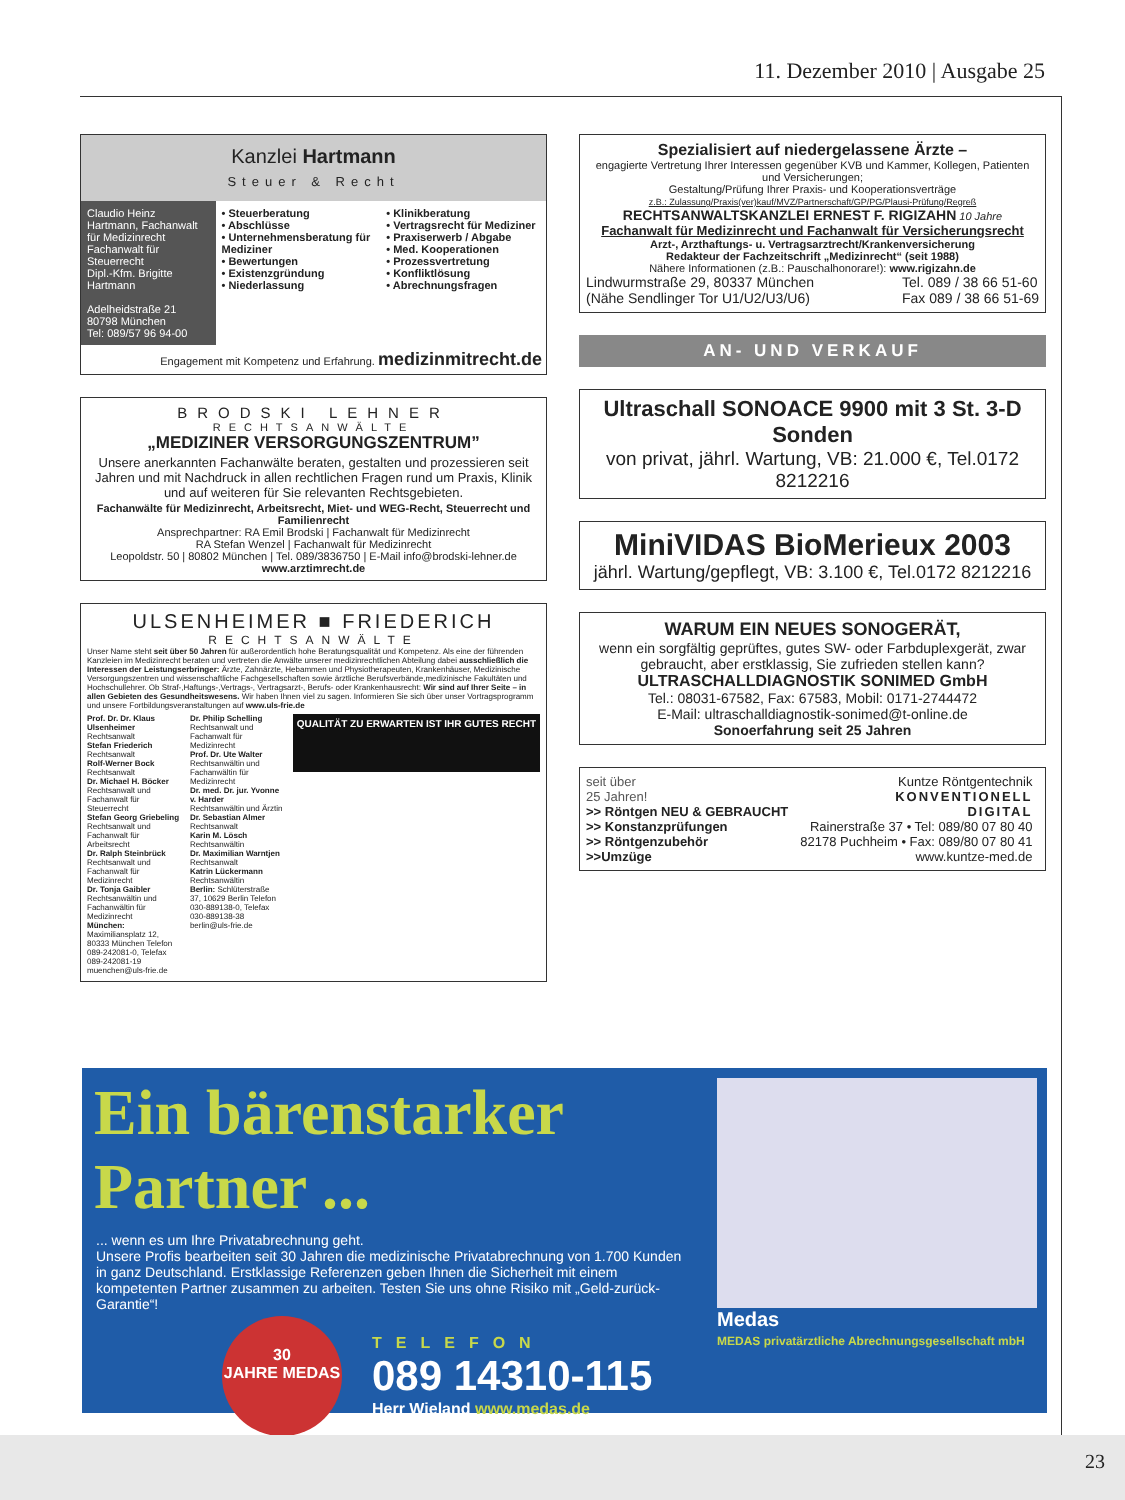11. Dezember 2010 | Ausgabe 25
Kanzlei Hartmann
Steuer & Recht
Claudio Heinz Hartmann, Fachanwalt für Medizinrecht Fachanwalt für Steuerrecht
Dipl.-Kfm. Brigitte Hartmann
Adelheidstraße 21
80798 München
Tel: 089/57 96 94-00
• Steuerberatung
• Abschlüsse
• Unternehmensberatung für Mediziner
• Bewertungen
• Existenzgründung
• Niederlassung
• Klinikberatung
• Vertragsrecht für Mediziner
• Praxiserwerb / Abgabe
• Med. Kooperationen
• Prozessvertretung
• Konfliktlösung
• Abrechnungsfragen
Engagement mit Kompetenz und Erfahrung. medizinmitrecht.de
BRODSKI LEHNER
RECHTSANWÄLTE
„MEDIZINER VERSORGUNGSZENTRUM”
Unsere anerkannten Fachanwälte beraten, gestalten und prozessieren seit Jahren und mit Nachdruck in allen rechtlichen Fragen rund um Praxis, Klinik und auf weiteren für Sie relevanten Rechtsgebieten.
Fachanwälte für Medizinrecht, Arbeitsrecht, Miet- und WEG-Recht, Steuerrecht und Familienrecht
Ansprechpartner: RA Emil Brodski | Fachanwalt für Medizinrecht
RA Stefan Wenzel | Fachanwalt für Medizinrecht
Leopoldstr. 50 | 80802 München | Tel. 089/3836750 | E-Mail info@brodski-lehner.de
www.arztimrecht.de
ULSENHEIMER ■ FRIEDERICH
RECHTSANWÄLTE
Unser Name steht seit über 50 Jahren für außerordentlich hohe Beratungsqualität und Kompetenz. Als eine der führenden Kanzleien im Medizinrecht beraten und vertreten die Anwälte unserer medizinrechtlichen Abteilung dabei ausschließlich die Interessen der Leistungserbringer: Ärzte, Zahnärzte, Hebammen und Physiotherapeuten, Krankenhäuser, Medizinische Versorgungszentren und wissenschaftliche Fachgesellschaften sowie ärztliche Berufsverbände,medizinische Fakultäten und Hochschullehrer. Ob Straf-,Haftungs-,Vertrags-, Vertragsarzt-, Berufs- oder Krankenhausrecht: Wir sind auf Ihrer Seite – in allen Gebieten des Gesundheitswesens. Wir haben Ihnen viel zu sagen. Informieren Sie sich über unser Vortragsprogramm und unsere Fortbildungsveranstaltungen auf www.uls-frie.de
Prof. Dr. Dr. Klaus Ulsenheimer
Rechtsanwalt
Stefan Friederich
Rechtsanwalt
Rolf-Werner Bock
Rechtsanwalt
Dr. Michael H. Böcker
Rechtsanwalt und Fachanwalt für Steuerrecht
Stefan Georg Griebeling
Rechtsanwalt und Fachanwalt für Arbeitsrecht
Dr. Ralph Steinbrück
Rechtsanwalt und Fachanwalt für Medizinrecht
Dr. Tonja Gaibler
Rechtsanwältin und Fachanwältin für Medizinrecht
München: Maximiliansplatz 12, 80333 München Telefon 089-242081-0, Telefax 089-242081-19 muenchen@uls-frie.de
Dr. Philip Schelling
Rechtsanwalt und Fachanwalt für Medizinrecht
Prof. Dr. Ute Walter
Rechtsanwältin und Fachanwältin für Medizinrecht
Dr. med. Dr. jur. Yvonne v. Harder
Rechtsanwältin und Ärztin
Dr. Sebastian Almer
Rechtsanwalt
Karin M. Lösch
Rechtsanwältin
Dr. Maximilian Warntjen
Rechtsanwalt
Katrin Lückermann
Rechtsanwältin
Berlin: Schlüterstraße 37, 10629 Berlin Telefon 030-889138-0, Telefax 030-889138-38 berlin@uls-frie.de
QUALITÄT ZU ERWARTEN IST IHR GUTES RECHT
Spezialisiert auf niedergelassene Ärzte –
engagierte Vertretung Ihrer Interessen gegenüber KVB und Kammer, Kollegen, Patienten und Versicherungen;
Gestaltung/Prüfung Ihrer Praxis- und Kooperationsverträge
z.B.: Zulassung/Praxis(ver)kauf/MVZ/Partnerschaft/GP/PG/Plausi-Prüfung/Regreß
RECHTSANWALTSKANZLEI ERNEST F. RIGIZAHN 10 Jahre
Fachanwalt für Medizinrecht und Fachanwalt für Versicherungsrecht
Arzt-, Arzthaftungs- u. Vertragsarztrecht/Krankenversicherung
Redakteur der Fachzeitschrift „Medizinrecht“ (seit 1988)
Nähere Informationen (z.B.: Pauschalhonorare!): www.rigizahn.de
Lindwurmstraße 29, 80337 München
(Nähe Sendlinger Tor U1/U2/U3/U6) Tel. 089 / 38 66 51-60
Fax 089 / 38 66 51-69
AN- UND VERKAUF
Ultraschall SONOACE 9900 mit 3 St. 3-D Sonden
von privat, jährl. Wartung, VB: 21.000 €, Tel.0172 8212216
MiniVIDAS BioMerieux 2003
jährl. Wartung/gepflegt, VB: 3.100 €, Tel.0172 8212216
WARUM EIN NEUES SONOGERÄT,
wenn ein sorgfältig geprüftes, gutes SW- oder Farbduplexgerät, zwar gebraucht, aber erstklassig, Sie zufrieden stellen kann?
ULTRASCHALLDIAGNOSTIK SONIMED GmbH
Tel.: 08031-67582, Fax: 67583, Mobil: 0171-2744472
E-Mail: ultraschalldiagnostik-sonimed@t-online.de
Sonoerfahrung seit 25 Jahren
seit über
25 Jahren!
>> Röntgen NEU & GEBRAUCHT
>> Konstanzprüfungen
>> Röntgenzubehör
>>Umzüge
Kuntze Röntgentechnik
KONVENTIONELL
DIGITAL
Rainerstraße 37 • Tel: 089/80 07 80 40
82178 Puchheim • Fax: 089/80 07 80 41
www.kuntze-med.de
Ein bärenstarker Partner ...
... wenn es um Ihre Privatabrechnung geht.
Unsere Profis bearbeiten seit 30 Jahren die medizinische Privatabrechnung von 1.700 Kunden in ganz Deutschland. Erstklassige Referenzen geben Ihnen die Sicherheit mit einem kompetenten Partner zusammen zu arbeiten. Testen Sie uns ohne Risiko mit „Geld-zurück-Garantie“!
30
JAHRE MEDAS
TELEFON
089 14310-115
Herr Wieland www.medas.de
Medas
MEDAS privatärztliche Abrechnungsgesellschaft mbH
23